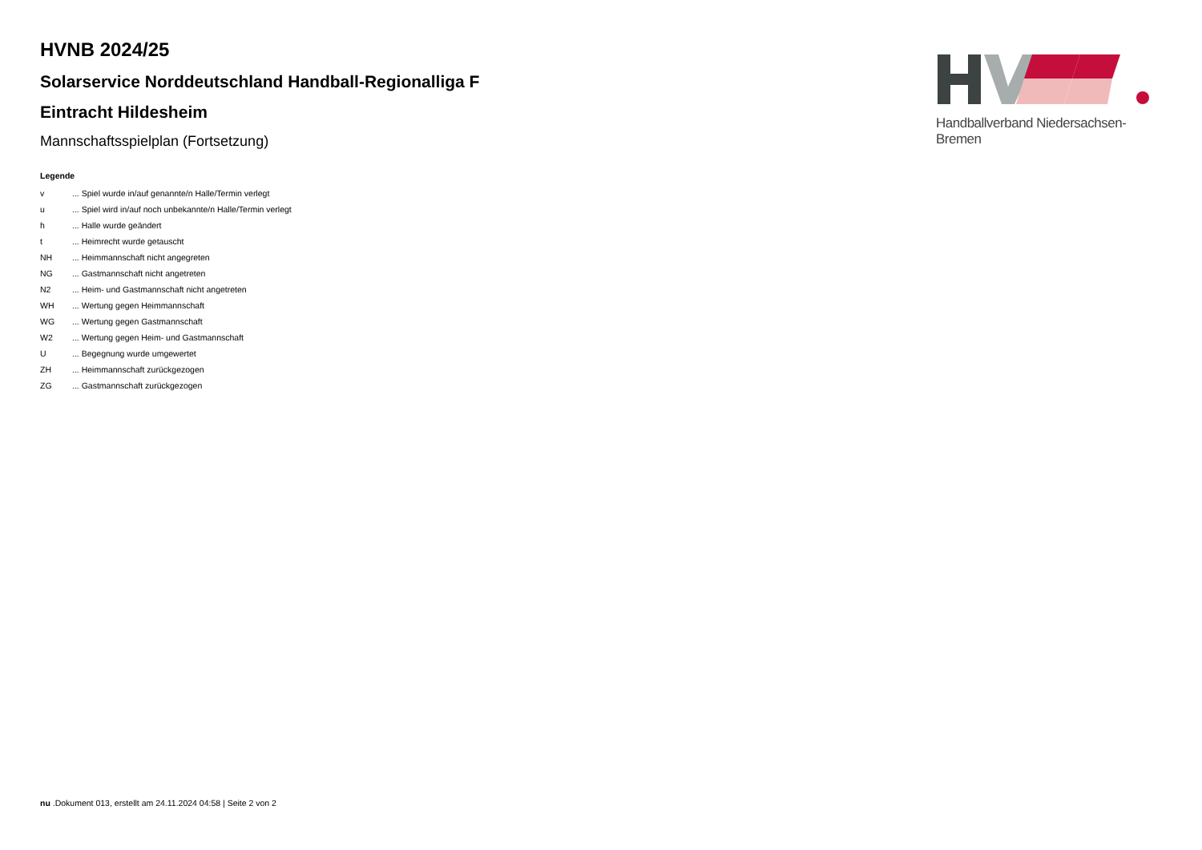HVNB 2024/25
Solarservice Norddeutschland Handball-Regionalliga F
Eintracht Hildesheim
Mannschaftsspielplan (Fortsetzung)
Legende
| v | ... Spiel wurde in/auf genannte/n Halle/Termin verlegt |
| u | ... Spiel wird in/auf noch unbekannte/n Halle/Termin verlegt |
| h | ... Halle wurde geändert |
| t | ... Heimrecht wurde getauscht |
| NH | ... Heimmannschaft nicht angegreten |
| NG | ... Gastmannschaft nicht angetreten |
| N2 | ... Heim- und Gastmannschaft nicht angetreten |
| WH | ... Wertung gegen Heimmannschaft |
| WG | ... Wertung gegen Gastmannschaft |
| W2 | ... Wertung gegen Heim- und Gastmannschaft |
| U | ... Begegnung wurde umgewertet |
| ZH | ... Heimmannschaft zurückgezogen |
| ZG | ... Gastmannschaft zurückgezogen |
Handballverband Niedersachsen-Bremen
nu .Dokument 013, erstellt am 24.11.2024 04:58 | Seite 2 von 2